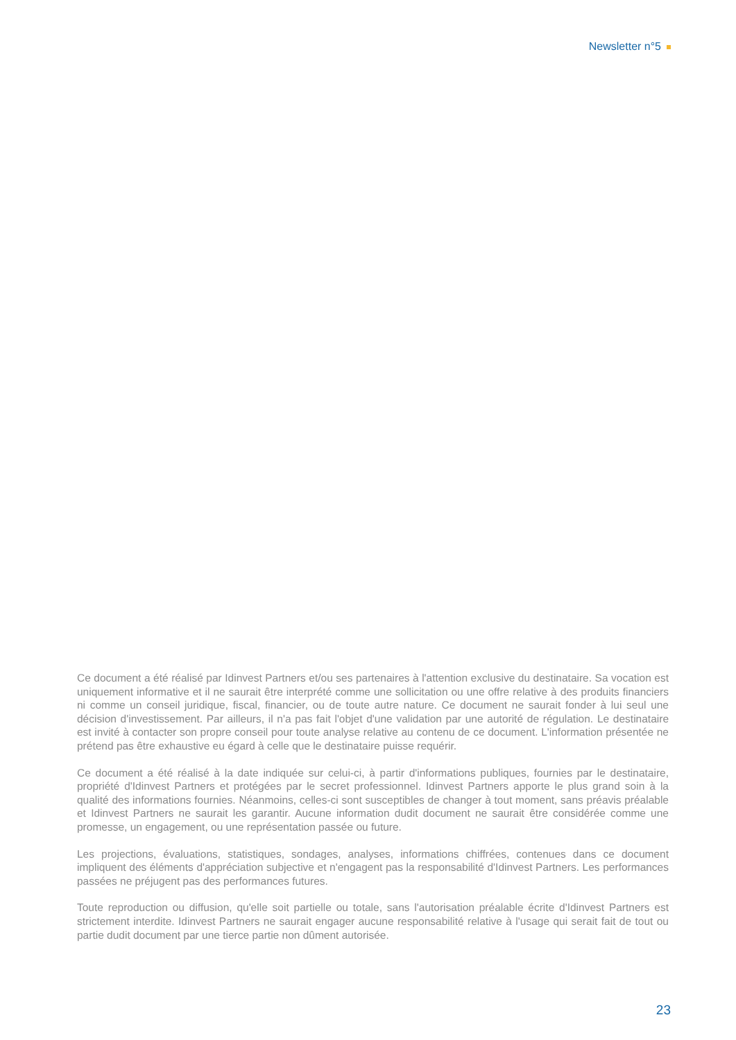Newsletter n°5
Ce document a été réalisé par Idinvest Partners et/ou ses partenaires à l'attention exclusive du destinataire. Sa vocation est uniquement informative et il ne saurait être interprété comme une sollicitation ou une offre relative à des produits financiers ni comme un conseil juridique, fiscal, financier, ou de toute autre nature. Ce document ne saurait fonder à lui seul une décision d'investissement. Par ailleurs, il n'a pas fait l'objet d'une validation par une autorité de régulation. Le destinataire est invité à contacter son propre conseil pour toute analyse relative au contenu de ce document. L'information présentée ne prétend pas être exhaustive eu égard à celle que le destinataire puisse requérir.
Ce document a été réalisé à la date indiquée sur celui-ci, à partir d'informations publiques, fournies par le destinataire, propriété d'Idinvest Partners et protégées par le secret professionnel. Idinvest Partners apporte le plus grand soin à la qualité des informations fournies. Néanmoins, celles-ci sont susceptibles de changer à tout moment, sans préavis préalable et Idinvest Partners ne saurait les garantir. Aucune information dudit document ne saurait être considérée comme une promesse, un engagement, ou une représentation passée ou future.
Les projections, évaluations, statistiques, sondages, analyses, informations chiffrées, contenues dans ce document impliquent des éléments d'appréciation subjective et n'engagent pas la responsabilité d'Idinvest Partners. Les performances passées ne préjugent pas des performances futures.
Toute reproduction ou diffusion, qu'elle soit partielle ou totale, sans l'autorisation préalable écrite d'Idinvest Partners est strictement interdite. Idinvest Partners ne saurait engager aucune responsabilité relative à l'usage qui serait fait de tout ou partie dudit document par une tierce partie non dûment autorisée.
23